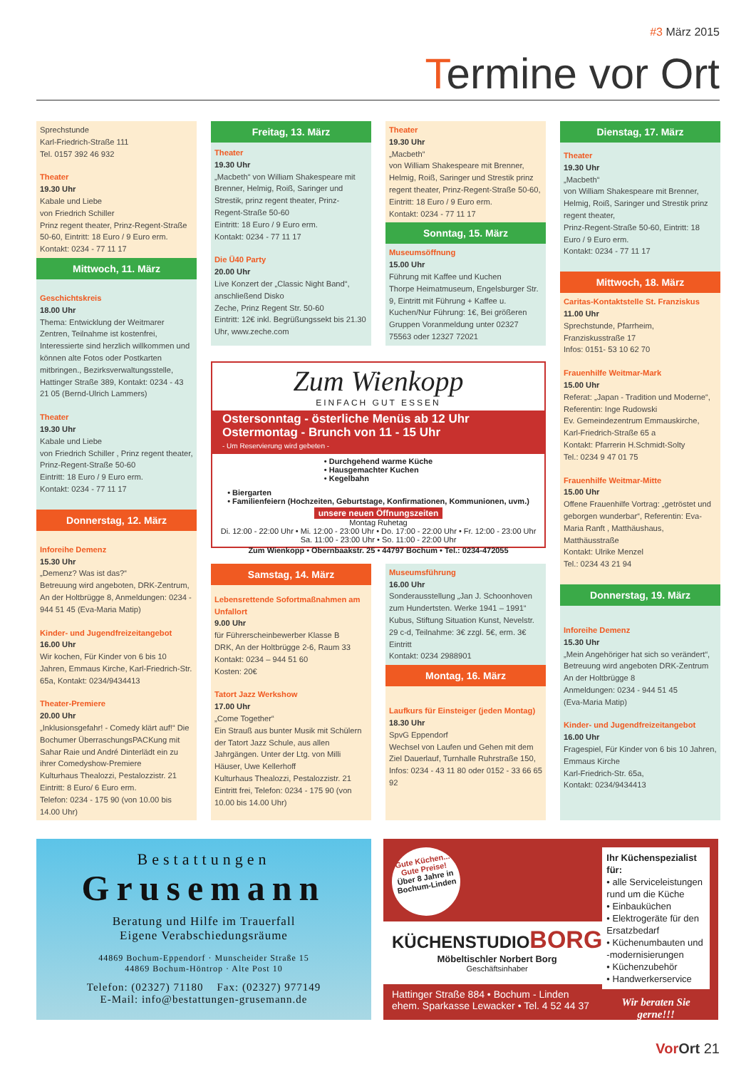#3 März 2015
Termine vor Ort
Sprechstunde
Karl-Friedrich-Straße 111
Tel. 0157 392 46 932
Theater
19.30 Uhr
Kabale und Liebe
von Friedrich Schiller
Prinz regent theater, Prinz-Regent-Straße 50-60, Eintritt: 18 Euro / 9 Euro erm.
Kontakt: 0234 - 77 11 17
Mittwoch, 11. März
Geschichtskreis
18.00 Uhr
Thema: Entwicklung der Weitmarer Zentren, Teilnahme ist kostenfrei, Interessierte sind herzlich willkommen und können alte Fotos oder Postkarten mitbringen., Bezirksverwaltungsstelle, Hattinger Straße 389, Kontakt: 0234 - 43 21 05 (Bernd-Ulrich Lammers)
Theater
19.30 Uhr
Kabale und Liebe
von Friedrich Schiller , Prinz regent theater, Prinz-Regent-Straße 50-60
Eintritt: 18 Euro / 9 Euro erm.
Kontakt: 0234 - 77 11 17
Donnerstag, 12. März
Inforeihe Demenz
15.30 Uhr
„Demenz? Was ist das?“
Betreuung wird angeboten, DRK-Zentrum, An der Holtbrügge 8, Anmeldungen: 0234 - 944 51 45 (Eva-Maria Matip)
Kinder- und Jugendfreizeitangebot
16.00 Uhr
Wir kochen, Für Kinder von 6 bis 10 Jahren, Emmaus Kirche, Karl-Friedrich-Str. 65a, Kontakt: 0234/9434413
Theater-Premiere
20.00 Uhr
„Inklusionsgefahr! - Comedy klärt auf!“ Die Bochumer ÜberraschungsPACKung mit Sahar Raie und André Dinterlädt ein zu ihrer Comedyshow-Premiere
Kulturhaus Thealozzi, Pestalozzistr. 21
Eintritt: 8 Euro/ 6 Euro erm.
Telefon: 0234 - 175 90 (von 10.00 bis 14.00 Uhr)
Freitag, 13. März
Theater
19.30 Uhr
„Macbeth“ von William Shakespeare mit Brenner, Helmig, Roiß, Saringer und Strestik, prinz regent theater, Prinz-Regent-Straße 50-60
Eintritt: 18 Euro / 9 Euro erm.
Kontakt: 0234 - 77 11 17
Die Ü40 Party
20.00 Uhr
Live Konzert der „Classic Night Band“, anschließend Disko
Zeche, Prinz Regent Str. 50-60
Eintritt: 12€ inkl. Begrüßungssekt bis 21.30 Uhr, www.zeche.com
Theater
19.30 Uhr
„Macbeth“
von William Shakespeare mit Brenner, Helmig, Roiß, Saringer und Strestik prinz regent theater, Prinz-Regent-Straße 50-60, Eintritt: 18 Euro / 9 Euro erm.
Kontakt: 0234 - 77 11 17
Sonntag, 15. März
Museumsöffnung
15.00 Uhr
Führung mit Kaffee und Kuchen
Thorpe Heimatmuseum, Engelsburger Str. 9, Eintritt mit Führung + Kaffee u. Kuchen/Nur Führung: 1€, Bei größeren Gruppen Voranmeldung unter 02327 75563 oder 12327 72021
Zum Wienkopp
EINFACH GUT ESSEN
Ostersonntag - österliche Menüs ab 12 Uhr
Ostermontag - Brunch von 11 - 15 Uhr
- Um Reservierung wird gebeten -
• Durchgehend warme Küche
• Hausgemachter Kuchen
• Kegelbahn
• Biergarten
• Familienfeiern (Hochzeiten, Geburtstage, Konfirmationen, Kommunionen, uvm.)
unsere neuen Öffnungszeiten
Montag Ruhetag
Di. 12:00 - 22:00 Uhr • Mi. 12:00 - 23:00 Uhr • Do. 17:00 - 22:00 Uhr • Fr. 12:00 - 23:00 Uhr
Sa. 11:00 - 23:00 Uhr • So. 11:00 - 22:00 Uhr
Zum Wienkopp • Obernbaakstr. 25 • 44797 Bochum • Tel.: 0234-472055
Samstag, 14. März
Lebensrettende Sofortmaßnahmen am Unfallort
9.00 Uhr
für Führerscheinbewerber Klasse B
DRK, An der Holtbrügge 2-6, Raum 33
Kontakt: 0234 – 944 51 60
Kosten: 20€
Tatort Jazz Werkshow
17.00 Uhr
„Come Together“
Ein Strauß aus bunter Musik mit Schülern der Tatort Jazz Schule, aus allen Jahrgängen. Unter der Ltg. von Milli Häuser, Uwe Kellerhoff
Kulturhaus Thealozzi, Pestalozzistr. 21
Eintritt frei, Telefon: 0234 - 175 90 (von 10.00 bis 14.00 Uhr)
Museumsführung
16.00 Uhr
Sonderausstellung „Jan J. Schoonhoven zum Hundertsten. Werke 1941 – 1991“ Kubus, Stiftung Situation Kunst, Nevelstr. 29 c-d, Teilnahme: 3€ zzgl. 5€, erm. 3€ Eintritt
Kontakt: 0234 2988901
Montag, 16. März
Laufkurs für Einsteiger (jeden Montag)
18.30 Uhr
SpvG Eppendorf
Wechsel von Laufen und Gehen mit dem Ziel Dauerlauf, Turnhalle Ruhrstraße 150, Infos: 0234 - 43 11 80 oder 0152 - 33 66 65 92
Dienstag, 17. März
Theater
19.30 Uhr
„Macbeth“
von William Shakespeare mit Brenner, Helmig, Roiß, Saringer und Strestik prinz regent theater,
Prinz-Regent-Straße 50-60, Eintritt: 18 Euro / 9 Euro erm.
Kontakt: 0234 - 77 11 17
Mittwoch, 18. März
Caritas-Kontaktstelle St. Franziskus
11.00 Uhr
Sprechstunde, Pfarrheim, Franziskusstraße 17
Infos: 0151- 53 10 62 70
Frauenhilfe Weitmar-Mark
15.00 Uhr
Referat: „Japan - Tradition und Moderne“, Referentin: Inge Rudowski
Ev. Gemeindezentrum Emmauskirche, Karl-Friedrich-Straße 65 a
Kontakt: Pfarrerin H.Schmidt-Solty
Tel.: 0234 9 47 01 75
Frauenhilfe Weitmar-Mitte
15.00 Uhr
Offene Frauenhilfe Vortrag: „getröstet und geborgen wunderbar“, Referentin: Eva-Maria Ranft , Matthäushaus, Matthäusstraße
Kontakt: Ulrike Menzel
Tel.: 0234 43 21 94
Donnerstag, 19. März
Inforeihe Demenz
15.30 Uhr
„Mein Angehöriger hat sich so verändert“, Betreuung wird angeboten DRK-Zentrum
An der Holtbrügge 8
Anmeldungen: 0234 - 944 51 45
(Eva-Maria Matip)
Kinder- und Jugendfreizeitangebot
16.00 Uhr
Fragespiel, Für Kinder von 6 bis 10 Jahren, Emmaus Kirche
Karl-Friedrich-Str. 65a,
Kontakt: 0234/9434413
Bestattungen
Grusemann
Beratung und Hilfe im Trauerfall
Eigene Verabschiedungsräume
44869 Bochum-Eppendorf · Munscheider Straße 15
44869 Bochum-Höntrop · Alte Post 10
Telefon: (02327) 71180 Fax: (02327) 977149
E-Mail: info@bestattungen-grusemann.de
Gute Küchen...
Gute Preise!
Über 8 Jahre in Bochum-Linden
KÜCHENSTUDIOBORG
Möbeltischler Norbert Borg
Geschäftsinhaber
Hattinger Straße 884 • Bochum - Linden
ehem. Sparkasse Lewacker • Tel. 4 52 44 37
Ihr Küchenspezialist für:
• alle Serviceleistungen rund um die Küche
• Einbauküchen
• Elektrogeräte für den Ersatzbedarf
• Küchenumbauten und -modernisierungen
• Küchenzubehör
• Handwerkerservice
Wir beraten Sie gerne!!!
Vor Ort 21